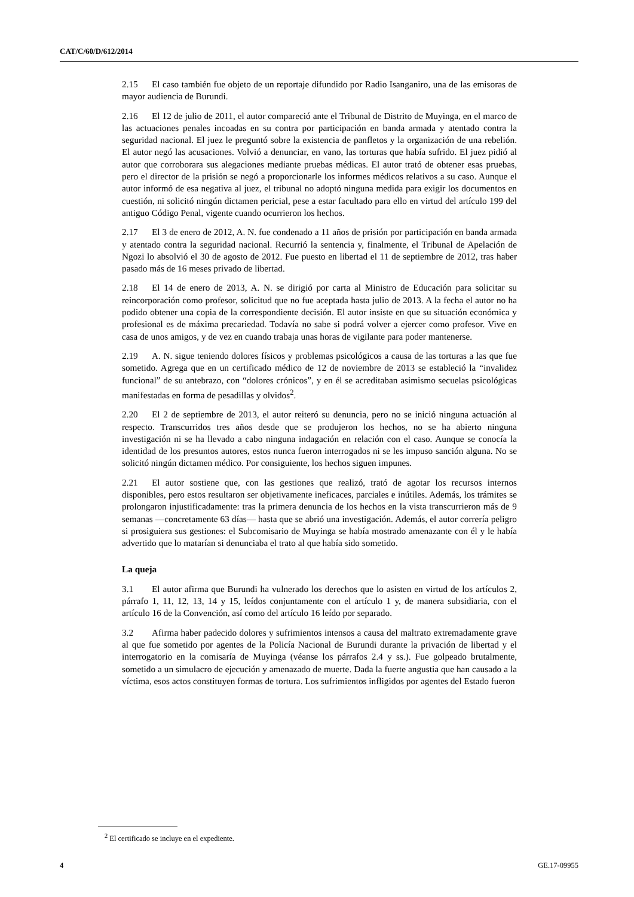CAT/C/60/D/612/2014
2.15 El caso también fue objeto de un reportaje difundido por Radio Isanganiro, una de las emisoras de mayor audiencia de Burundi.
2.16 El 12 de julio de 2011, el autor compareció ante el Tribunal de Distrito de Muyinga, en el marco de las actuaciones penales incoadas en su contra por participación en banda armada y atentado contra la seguridad nacional. El juez le preguntó sobre la existencia de panfletos y la organización de una rebelión. El autor negó las acusaciones. Volvió a denunciar, en vano, las torturas que había sufrido. El juez pidió al autor que corroborara sus alegaciones mediante pruebas médicas. El autor trató de obtener esas pruebas, pero el director de la prisión se negó a proporcionarle los informes médicos relativos a su caso. Aunque el autor informó de esa negativa al juez, el tribunal no adoptó ninguna medida para exigir los documentos en cuestión, ni solicitó ningún dictamen pericial, pese a estar facultado para ello en virtud del artículo 199 del antiguo Código Penal, vigente cuando ocurrieron los hechos.
2.17 El 3 de enero de 2012, A. N. fue condenado a 11 años de prisión por participación en banda armada y atentado contra la seguridad nacional. Recurrió la sentencia y, finalmente, el Tribunal de Apelación de Ngozi lo absolvió el 30 de agosto de 2012. Fue puesto en libertad el 11 de septiembre de 2012, tras haber pasado más de 16 meses privado de libertad.
2.18 El 14 de enero de 2013, A. N. se dirigió por carta al Ministro de Educación para solicitar su reincorporación como profesor, solicitud que no fue aceptada hasta julio de 2013. A la fecha el autor no ha podido obtener una copia de la correspondiente decisión. El autor insiste en que su situación económica y profesional es de máxima precariedad. Todavía no sabe si podrá volver a ejercer como profesor. Vive en casa de unos amigos, y de vez en cuando trabaja unas horas de vigilante para poder mantenerse.
2.19 A. N. sigue teniendo dolores físicos y problemas psicológicos a causa de las torturas a las que fue sometido. Agrega que en un certificado médico de 12 de noviembre de 2013 se estableció la “invalidez funcional” de su antebrazo, con “dolores crónicos”, y en él se acreditaban asimismo secuelas psicológicas manifestadas en forma de pesadillas y olvidos<sup>2</sup>.
2.20 El 2 de septiembre de 2013, el autor reiteró su denuncia, pero no se inició ninguna actuación al respecto. Transcurridos tres años desde que se produjeron los hechos, no se ha abierto ninguna investigación ni se ha llevado a cabo ninguna indagación en relación con el caso. Aunque se conocía la identidad de los presuntos autores, estos nunca fueron interrogados ni se les impuso sanción alguna. No se solicitó ningún dictamen médico. Por consiguiente, los hechos siguen impunes.
2.21 El autor sostiene que, con las gestiones que realizó, trató de agotar los recursos internos disponibles, pero estos resultaron ser objetivamente ineficaces, parciales e inútiles. Además, los trámites se prolongaron injustificadamente: tras la primera denuncia de los hechos en la vista transcurrieron más de 9 semanas —concretamente 63 días— hasta que se abrió una investigación. Además, el autor correría peligro si prosiguiera sus gestiones: el Subcomisario de Muyinga se había mostrado amenazante con él y le había advertido que lo matarían si denunciaba el trato al que había sido sometido.
La queja
3.1 El autor afirma que Burundi ha vulnerado los derechos que lo asisten en virtud de los artículos 2, párrafo 1, 11, 12, 13, 14 y 15, leídos conjuntamente con el artículo 1 y, de manera subsidiaria, con el artículo 16 de la Convención, así como del artículo 16 leído por separado.
3.2 Afirma haber padecido dolores y sufrimientos intensos a causa del maltrato extremadamente grave al que fue sometido por agentes de la Policía Nacional de Burundi durante la privación de libertad y el interrogatorio en la comisaría de Muyinga (véanse los párrafos 2.4 y ss.). Fue golpeado brutalmente, sometido a un simulacro de ejecución y amenazado de muerte. Dada la fuerte angustia que han causado a la víctima, esos actos constituyen formas de tortura. Los sufrimientos infligidos por agentes del Estado fueron
<sup>2</sup> El certificado se incluye en el expediente.
4 GE.17-09955